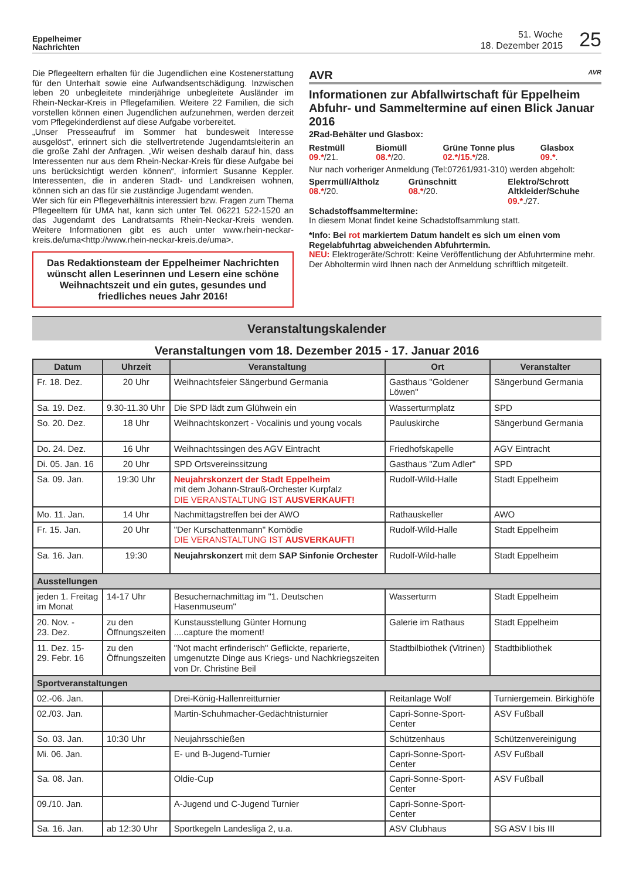Eppelheimer
Nachrichten
51. Woche
18. Dezember 2015
25
Die Pflegeeltern erhalten für die Jugendlichen eine Kostenerstattung für den Unterhalt sowie eine Aufwandsentschädigung. Inzwischen leben 20 unbegleitete minderjährige unbegleitete Ausländer im Rhein-Neckar-Kreis in Pflegefamilien. Weitere 22 Familien, die sich vorstellen können einen Jugendlichen aufzunehmen, werden derzeit vom Pflegekinderdienst auf diese Aufgabe vorbereitet.
„Unser Presseaufruf im Sommer hat bundesweit Interesse ausgelöst“, erinnert sich die stellvertretende Jugendamtsleiterin an die große Zahl der Anfragen. „Wir weisen deshalb darauf hin, dass Interessenten nur aus dem Rhein-Neckar-Kreis für diese Aufgabe bei uns berücksichtigt werden können“, informiert Susanne Keppler. Interessenten, die in anderen Stadt- und Landkreisen wohnen, können sich an das für sie zuständige Jugendamt wenden.
Wer sich für ein Pflegeverhältnis interessiert bzw. Fragen zum Thema Pflegeeltern für UMA hat, kann sich unter Tel. 06221 522-1520 an das Jugendamt des Landratsamts Rhein-Neckar-Kreis wenden. Weitere Informationen gibt es auch unter www.rhein-neckar-kreis.de/uma<http://www.rhein-neckar-kreis.de/uma>.
Das Redaktionsteam der Eppelheimer Nachrichten wünscht allen Leserinnen und Lesern eine schöne Weihnachtszeit und ein gutes, gesundes und friedliches neues Jahr 2016!
AVR AVR
Informationen zur Abfallwirtschaft für Eppelheim
Abfuhr- und Sammeltermine auf einen Blick Januar 2016
2Rad-Behälter und Glasbox:
Restmüll
09.*/21.
Biomüll
08.*/20.
Grüne Tonne plus
02.*/15.*/28.
Glasbox
09.*.
Nur nach vorheriger Anmeldung (Tel:07261/931-310) werden abgeholt:
Sperrmüll/Altholz
08.*/20.
Grünschnitt
08.*/20.
Elektro/Schrott Altkleider/Schuhe
09.*./27.
Schadstoffsammeltermine:
In diesem Monat findet keine Schadstoffsammlung statt.
*Info: Bei rot markiertem Datum handelt es sich um einen vom Regelabfuhrtag abweichenden Abfuhrtermin.
NEU: Elektrogeräte/Schrott: Keine Veröffentlichung der Abfuhrtermine mehr. Der Abholtermin wird Ihnen nach der Anmeldung schriftlich mitgeteilt.
Veranstaltungskalender
Veranstaltungen vom 18. Dezember 2015 - 17. Januar 2016
| Datum | Uhrzeit | Veranstaltung | Ort | Veranstalter |
| --- | --- | --- | --- | --- |
| Fr. 18. Dez. | 20 Uhr | Weihnachtsfeier Sängerbund Germania | Gasthaus "Goldener Löwen" | Sängerbund Germania |
| Sa. 19. Dez. | 9.30-11.30 Uhr | Die SPD lädt zum Glühwein ein | Wasserturmplatz | SPD |
| So. 20. Dez. | 18 Uhr | Weihnachtskonzert - Vocalinis und young vocals | Pauluskirche | Sängerbund Germania |
| Do. 24. Dez. | 16 Uhr | Weihnachtssingen des AGV Eintracht | Friedhofskapelle | AGV Eintracht |
| Di. 05. Jan. 16 | 20 Uhr | SPD Ortsvereinssitzung | Gasthaus "Zum Adler" | SPD |
| Sa. 09. Jan. | 19:30 Uhr | Neujahrskonzert der Stadt Eppelheim mit dem Johann-Strauß-Orchester Kurpfalz DIE VERANSTALTUNG IST AUSVERKAUFT! | Rudolf-Wild-Halle | Stadt Eppelheim |
| Mo. 11. Jan. | 14 Uhr | Nachmittagstreffen bei der AWO | Rathauskeller | AWO |
| Fr. 15. Jan. | 20 Uhr | "Der Kurschattenmann" Komödie DIE VERANSTALTUNG IST AUSVERKAUFT! | Rudolf-Wild-Halle | Stadt Eppelheim |
| Sa. 16. Jan. | 19:30 | Neujahrskonzert mit dem SAP Sinfonie Orchester | Rudolf-Wild-halle | Stadt Eppelheim |
| Ausstellungen | | | | |
| jeden 1. Freitag im Monat | 14-17 Uhr | Besuchernachmittag im "1. Deutschen Hasenmuseum" | Wasserturm | Stadt Eppelheim |
| 20. Nov. - 23. Dez. | zu den Öffnungszeiten | Kunstausstellung Günter Hornung ....capture the moment! | Galerie im Rathaus | Stadt Eppelheim |
| 11. Dez. 15- 29. Febr. 16 | zu den Öffnungszeiten | "Not macht erfinderisch" Geflickte, reparierte, umgenutzte Dinge aus Kriegs- und Nachkriegszeiten von Dr. Christine Beil | Stadtbilbiothek (Vitrinen) | Stadtbibliothek |
| Sportveranstaltungen | | | | |
| 02.-06. Jan. | | Drei-König-Hallenreitturnier | Reitanlage Wolf | Turniergemein. Birkighöfe |
| 02./03. Jan. | | Martin-Schuhmacher-Gedächtnisturnier | Capri-Sonne-Sport-Center | ASV Fußball |
| So. 03. Jan. | 10:30 Uhr | Neujahrsschießen | Schützenhaus | Schützenvereinigung |
| Mi. 06. Jan. | | E- und B-Jugend-Turnier | Capri-Sonne-Sport-Center | ASV Fußball |
| Sa. 08. Jan. | | Oldie-Cup | Capri-Sonne-Sport-Center | ASV Fußball |
| 09./10. Jan. | | A-Jugend und C-Jugend Turnier | Capri-Sonne-Sport-Center | |
| Sa. 16. Jan. | ab 12:30 Uhr | Sportkegeln Landesliga 2, u.a. | ASV Clubhaus | SG ASV I bis III |